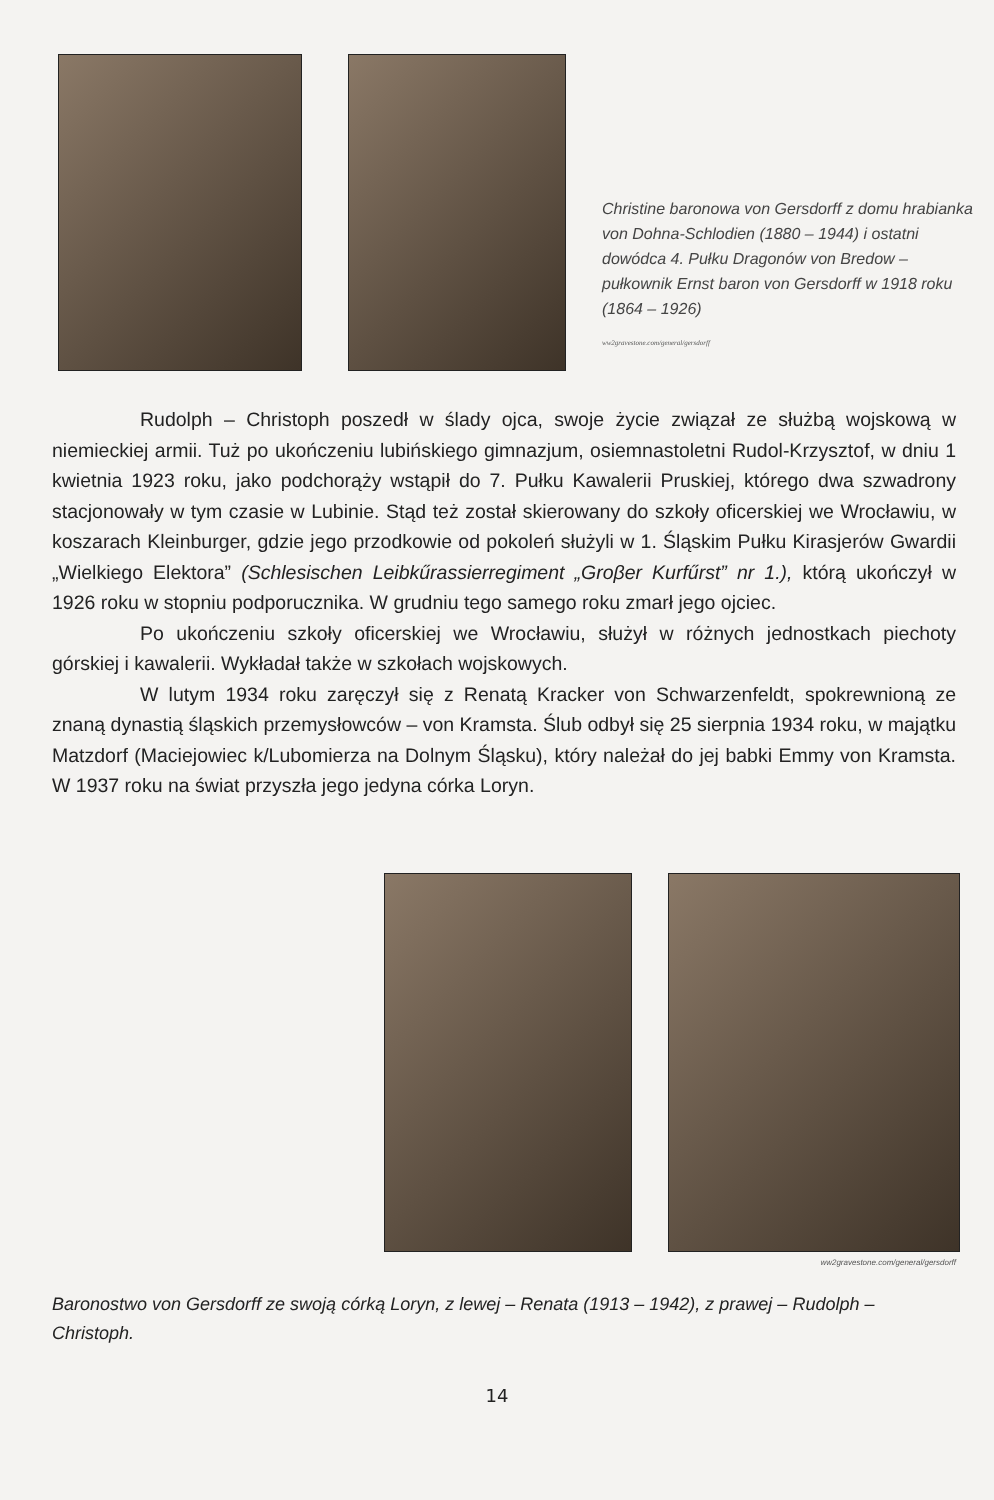Christine baronowa von Gersdorff z domu hrabianka von Dohna-Schlodien (1880 – 1944) i ostatni dowódca 4. Pułku Dragonów von Bredow – pułkownik Ernst baron von Gersdorff w 1918 roku (1864 – 1926)
ww2gravestone.com/general/gersdorff
Rudolph – Christoph poszedł w ślady ojca, swoje życie związał ze służbą wojskową w niemieckiej armii. Tuż po ukończeniu lubińskiego gimnazjum, osiemnastoletni Rudol-Krzysztof, w dniu 1 kwietnia 1923 roku, jako podchorąży wstąpił do 7. Pułku Kawalerii Pruskiej, którego dwa szwadrony stacjonowały w tym czasie w Lubinie. Stąd też został skierowany do szkoły oficerskiej we Wrocławiu, w koszarach Kleinburger, gdzie jego przodkowie od pokoleń służyli w 1. Śląskim Pułku Kirasjerów Gwardii „Wielkiego Elektora” (Schlesischen Leibkűrassierregiment „Groβer Kurfűrst” nr 1.), którą ukończył w 1926 roku w stopniu podporucznika. W grudniu tego samego roku zmarł jego ojciec.
Po ukończeniu szkoły oficerskiej we Wrocławiu, służył w różnych jednostkach piechoty górskiej i kawalerii. Wykładał także w szkołach wojskowych.
W lutym 1934 roku zaręczył się z Renatą Kracker von Schwarzenfeldt, spokrewnioną ze znaną dynastią śląskich przemysłowców – von Kramsta. Ślub odbył się 25 sierpnia 1934 roku, w majątku Matzdorf (Maciejowiec k/Lubomierza na Dolnym Śląsku), który należał do jej babki Emmy von Kramsta. W 1937 roku na świat przyszła jego jedyna córka Loryn.
ww2gravestone.com/general/gersdorff
Baronostwo von Gersdorff ze swoją córką Loryn, z lewej – Renata (1913 – 1942), z prawej – Rudolph – Christoph.
14